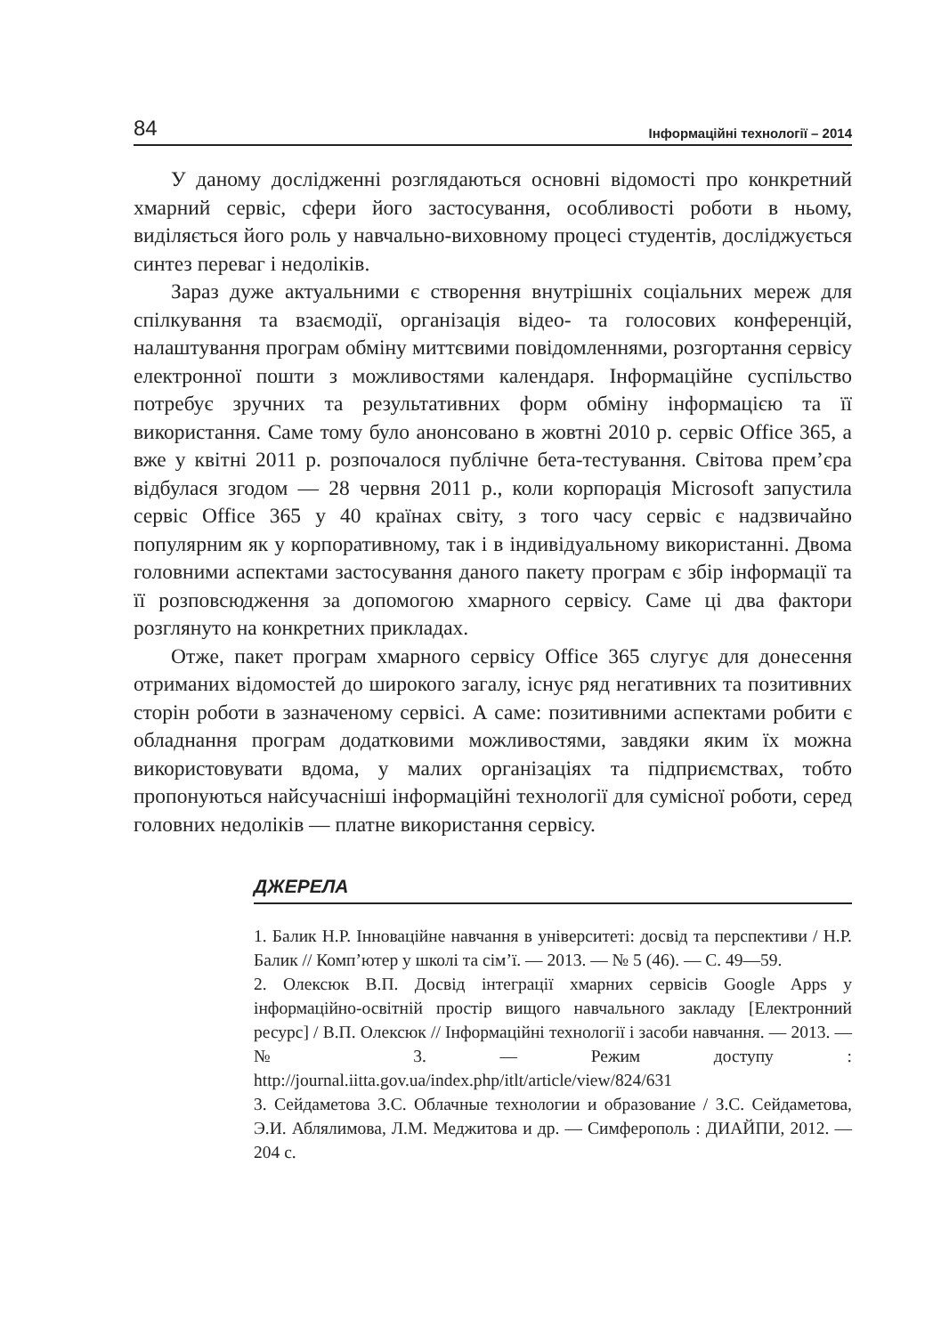84 Інформаційні технології – 2014
У даному дослідженні розглядаються основні відомості про конкретний хмарний сервіс, сфери його застосування, особливості роботи в ньому, виділяється його роль у навчально-виховному процесі студентів, досліджується синтез переваг і недоліків.
Зараз дуже актуальними є створення внутрішніх соціальних мереж для спілкування та взаємодії, організація відео- та голосових конференцій, налаштування програм обміну миттєвими повідомленнями, розгортання сервісу електронної пошти з можливостями календаря. Інформаційне суспільство потребує зручних та результативних форм обміну інформацією та її використання. Саме тому було анонсовано в жовтні 2010 р. сервіс Office 365, а вже у квітні 2011 р. розпочалося публічне бета-тестування. Світова прем’єра відбулася згодом — 28 червня 2011 р., коли корпорація Microsoft запустила сервіс Office 365 у 40 країнах світу, з того часу сервіс є надзвичайно популярним як у корпоративному, так і в індивідуальному використанні. Двома головними аспектами застосування даного пакету програм є збір інформації та її розповсюдження за допомогою хмарного сервісу. Саме ці два фактори розглянуто на конкретних прикладах.
Отже, пакет програм хмарного сервісу Office 365 слугує для донесення отриманих відомостей до широкого загалу, існує ряд негативних та позитивних сторін роботи в зазначеному сервісі. А саме: позитивними аспектами робити є обладнання програм додатковими можливостями, завдяки яким їх можна використовувати вдома, у малих організаціях та підприємствах, тобто пропонуються найсучасніші інформаційні технології для сумісної роботи, серед головних недоліків — платне використання сервісу.
ДЖЕРЕЛА
1. Балик Н.Р. Інноваційне навчання в університеті: досвід та перспективи / Н.Р. Балик // Комп’ютер у школі та сім’ї. — 2013. — № 5 (46). — С. 49—59.
2. Олексюк В.П. Досвід інтеграції хмарних сервісів Google Apps у інформаційно-освітній простір вищого навчального закладу [Електронний ресурс] / В.П. Олексюк // Інформаційні технології і засоби навчання. — 2013. — № 3. — Режим доступу : http://journal.iitta.gov.ua/index.php/itlt/article/view/824/631
3. Сейдаметова З.С. Облачные технологии и образование / З.С. Сейдаметова, Э.И. Аблялимова, Л.М. Меджитова и др. — Симферополь : ДИАЙПИ, 2012. — 204 с.